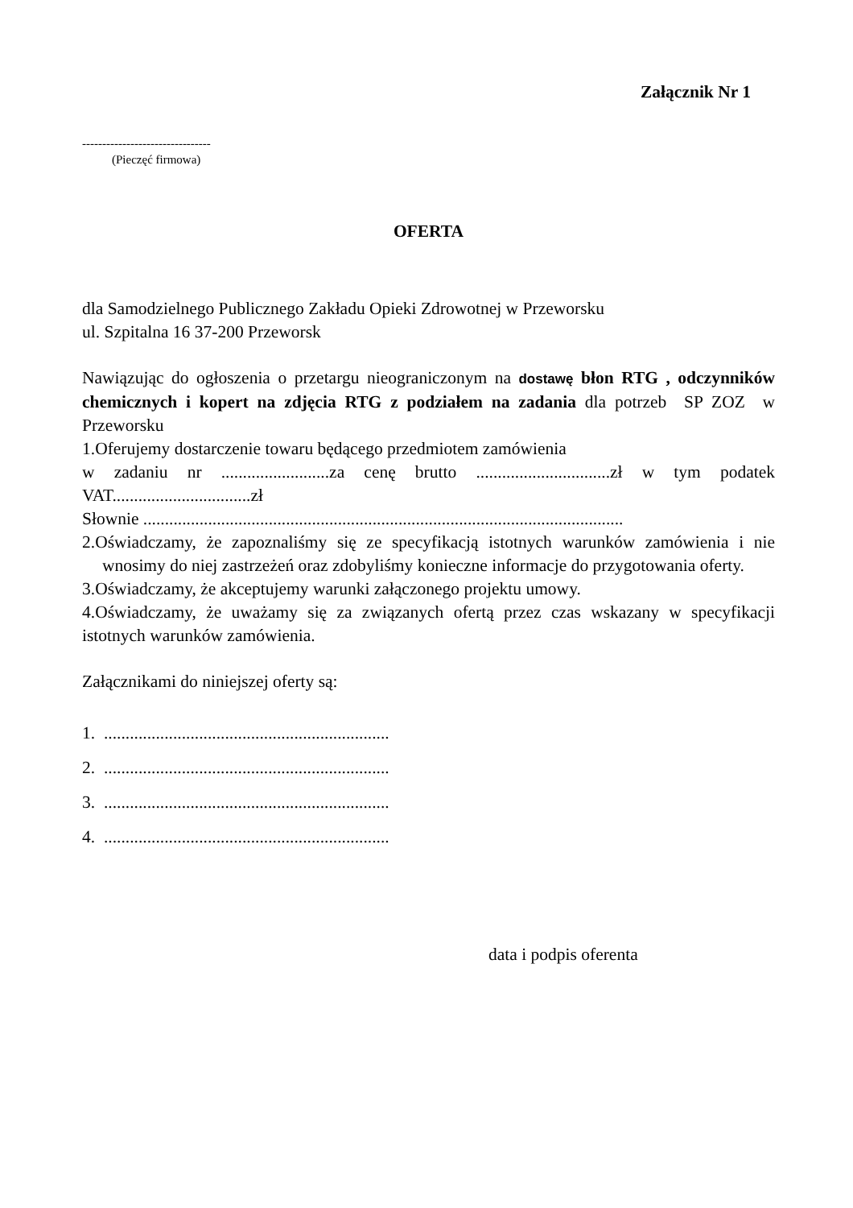Załącznik Nr 1
--------------------------------
(Pieczęć firmowa)
OFERTA
dla Samodzielnego Publicznego Zakładu Opieki Zdrowotnej w Przeworsku
ul. Szpitalna 16 37-200 Przeworsk
Nawiązując do ogłoszenia o przetargu nieograniczonym na dostawę błon RTG , odczynników chemicznych i kopert na zdjęcia RTG z podziałem na zadania dla potrzeb SP ZOZ w Przeworsku
1.Oferujemy dostarczenie towaru będącego przedmiotem zamówienia
w zadaniu nr .........................za cenę brutto ...............................zł w tym podatek VAT................................zł
Słownie ...............................................................................................................
2.Oświadczamy, że zapoznaliśmy się ze specyfikacją istotnych warunków zamówienia i nie wnosimy do niej zastrzeżeń oraz zdobyliśmy konieczne informacje do przygotowania oferty.
3.Oświadczamy, że akceptujemy warunki załączonego projektu umowy.
4.Oświadczamy, że uważamy się za związanych ofertą przez czas wskazany w specyfikacji istotnych warunków zamówienia.
Załącznikami do niniejszej oferty są:
1. ..................................................................
2. ..................................................................
3. ..................................................................
4. ..................................................................
data i podpis oferenta